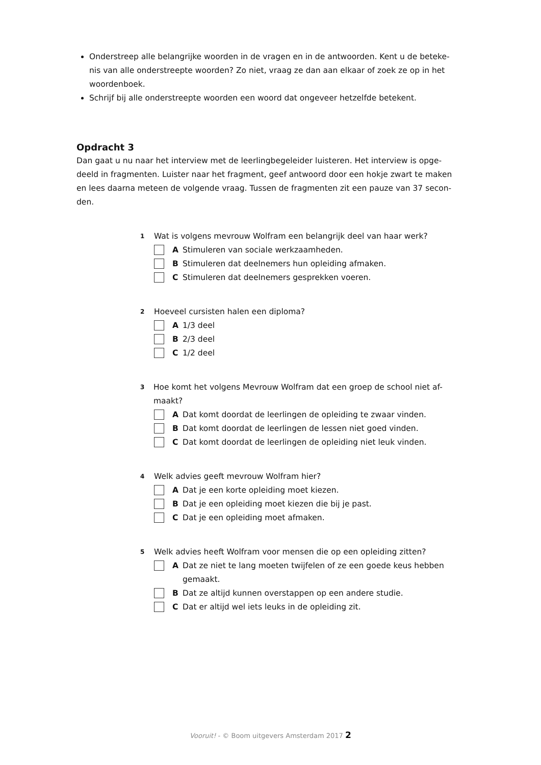Onderstreep alle belangrijke woorden in de vragen en in de antwoorden. Kent u de beteke-nis van alle onderstreepte woorden? Zo niet, vraag ze dan aan elkaar of zoek ze op in het woordenboek.
Schrijf bij alle onderstreepte woorden een woord dat ongeveer hetzelfde betekent.
Opdracht 3
Dan gaat u nu naar het interview met de leerlingbegeleider luisteren. Het interview is opge-deeld in fragmenten. Luister naar het fragment, geef antwoord door een hokje zwart te maken en lees daarna meteen de volgende vraag. Tussen de fragmenten zit een pauze van 37 secon-den.
1 Wat is volgens mevrouw Wolfram een belangrijk deel van haar werk?
A Stimuleren van sociale werkzaamheden.
B Stimuleren dat deelnemers hun opleiding afmaken.
C Stimuleren dat deelnemers gesprekken voeren.
2 Hoeveel cursisten halen een diploma?
A 1/3 deel
B 2/3 deel
C 1/2 deel
3 Hoe komt het volgens Mevrouw Wolfram dat een groep de school niet af-maakt?
A Dat komt doordat de leerlingen de opleiding te zwaar vinden.
B Dat komt doordat de leerlingen de lessen niet goed vinden.
C Dat komt doordat de leerlingen de opleiding niet leuk vinden.
4 Welk advies geeft mevrouw Wolfram hier?
A Dat je een korte opleiding moet kiezen.
B Dat je een opleiding moet kiezen die bij je past.
C Dat je een opleiding moet afmaken.
5 Welk advies heeft Wolfram voor mensen die op een opleiding zitten?
A Dat ze niet te lang moeten twijfelen of ze een goede keus hebben gemaakt.
B Dat ze altijd kunnen overstappen op een andere studie.
C Dat er altijd wel iets leuks in de opleiding zit.
Vooruit! - © Boom uitgevers Amsterdam 2017 2